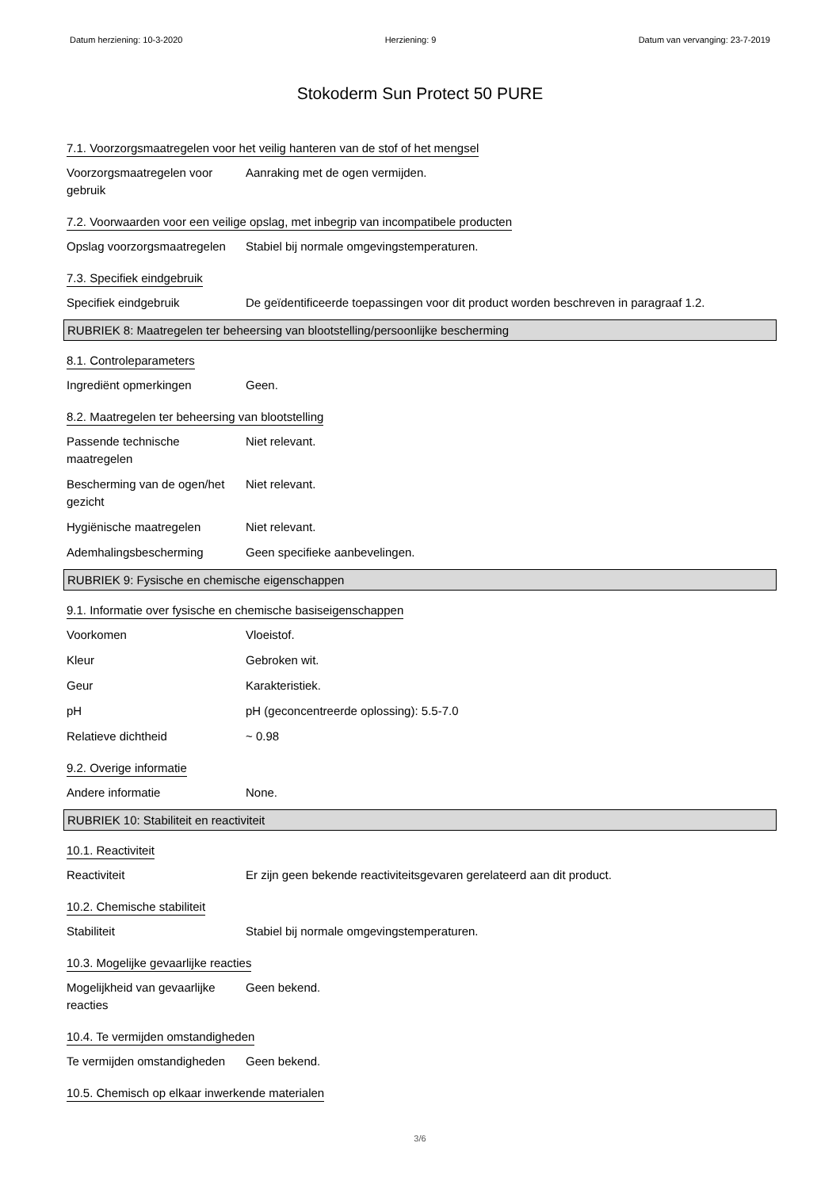Datum herziening: 10-3-2020 Herziening: 9 Datum van vervanging: 23-7-2019
Stokoderm Sun Protect 50 PURE
7.1. Voorzorgsmaatregelen voor het veilig hanteren van de stof of het mengsel
Voorzorgsmaatregelen voor gebruik
Aanraking met de ogen vermijden.
7.2. Voorwaarden voor een veilige opslag, met inbegrip van incompatibele producten
Opslag voorzorgsmaatregelen
Stabiel bij normale omgevingstemperaturen.
7.3. Specifiek eindgebruik
Specifiek eindgebruik De geïdentificeerde toepassingen voor dit product worden beschreven in paragraaf 1.2.
RUBRIEK 8: Maatregelen ter beheersing van blootstelling/persoonlijke bescherming
8.1. Controleparameters
Ingrediënt opmerkingen Geen.
8.2. Maatregelen ter beheersing van blootstelling
Passende technische maatregelen
Niet relevant.
Bescherming van de ogen/het gezicht
Niet relevant.
Hygiënische maatregelen Niet relevant.
Ademhalingsbescherming Geen specifieke aanbevelingen.
RUBRIEK 9: Fysische en chemische eigenschappen
9.1. Informatie over fysische en chemische basiseigenschappen
Voorkomen Vloeistof.
Kleur Gebroken wit.
Geur Karakteristiek.
pH pH (geconcentreerde oplossing): 5.5-7.0
Relatieve dichtheid ~ 0.98
9.2. Overige informatie
Andere informatie None.
RUBRIEK 10: Stabiliteit en reactiviteit
10.1. Reactiviteit
Reactiviteit Er zijn geen bekende reactiviteitsgevaren gerelateerd aan dit product.
10.2. Chemische stabiliteit
Stabiliteit Stabiel bij normale omgevingstemperaturen.
10.3. Mogelijke gevaarlijke reacties
Mogelijkheid van gevaarlijke reacties
Geen bekend.
10.4. Te vermijden omstandigheden
Te vermijden omstandigheden
Geen bekend.
10.5. Chemisch op elkaar inwerkende materialen
3/6